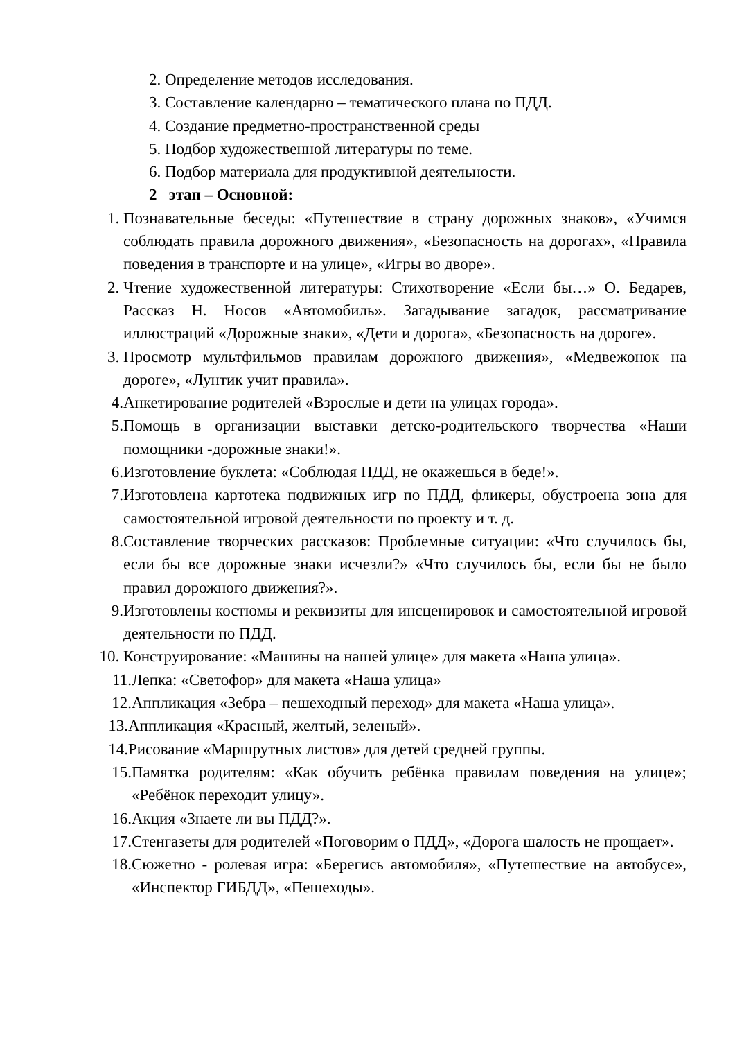2. Определение методов исследования.
3. Составление календарно – тематического плана по ПДД.
4. Создание предметно-пространственной среды
5. Подбор художественной литературы по теме.
6. Подбор материала для продуктивной деятельности.
2 этап – Основной:
1. Познавательные беседы: «Путешествие в страну дорожных знаков», «Учимся соблюдать правила дорожного движения», «Безопасность на дорогах», «Правила поведения в транспорте и на улице», «Игры во дворе».
2. Чтение художественной литературы: Стихотворение «Если бы…» О. Бедарев, Рассказ Н. Носов «Автомобиль». Загадывание загадок, рассматривание иллюстраций «Дорожные знаки», «Дети и дорога», «Безопасность на дороге».
3. Просмотр мультфильмов правилам дорожного движения», «Медвежонок на дороге», «Лунтик учит правила».
4. Анкетирование родителей «Взрослые и дети на улицах города».
5. Помощь в организации выставки детско-родительского творчества «Наши помощники -дорожные знаки!».
6. Изготовление буклета: «Соблюдая ПДД, не окажешься в беде!».
7. Изготовлена картотека подвижных игр по ПДД, фликеры, обустроена зона для самостоятельной игровой деятельности по проекту и т. д.
8. Составление творческих рассказов: Проблемные ситуации: «Что случилось бы, если бы все дорожные знаки исчезли?» «Что случилось бы, если бы не было правил дорожного движения?».
9. Изготовлены костюмы и реквизиты для инсценировок и самостоятельной игровой деятельности по ПДД.
10. Конструирование: «Машины на нашей улице» для макета «Наша улица».
11. Лепка: «Светофор» для макета «Наша улица»
12. Аппликация «Зебра – пешеходный переход» для макета «Наша улица».
13. Аппликация «Красный, желтый, зеленый».
14. Рисование «Маршрутных листов» для детей средней группы.
15. Памятка родителям: «Как обучить ребёнка правилам поведения на улице»; «Ребёнок переходит улицу».
16. Акция «Знаете ли вы ПДД?».
17. Стенгазеты для родителей «Поговорим о ПДД», «Дорога шалость не прощает».
18. Сюжетно - ролевая игра: «Берегись автомобиля», «Путешествие на автобусе», «Инспектор ГИБДД», «Пешеходы».